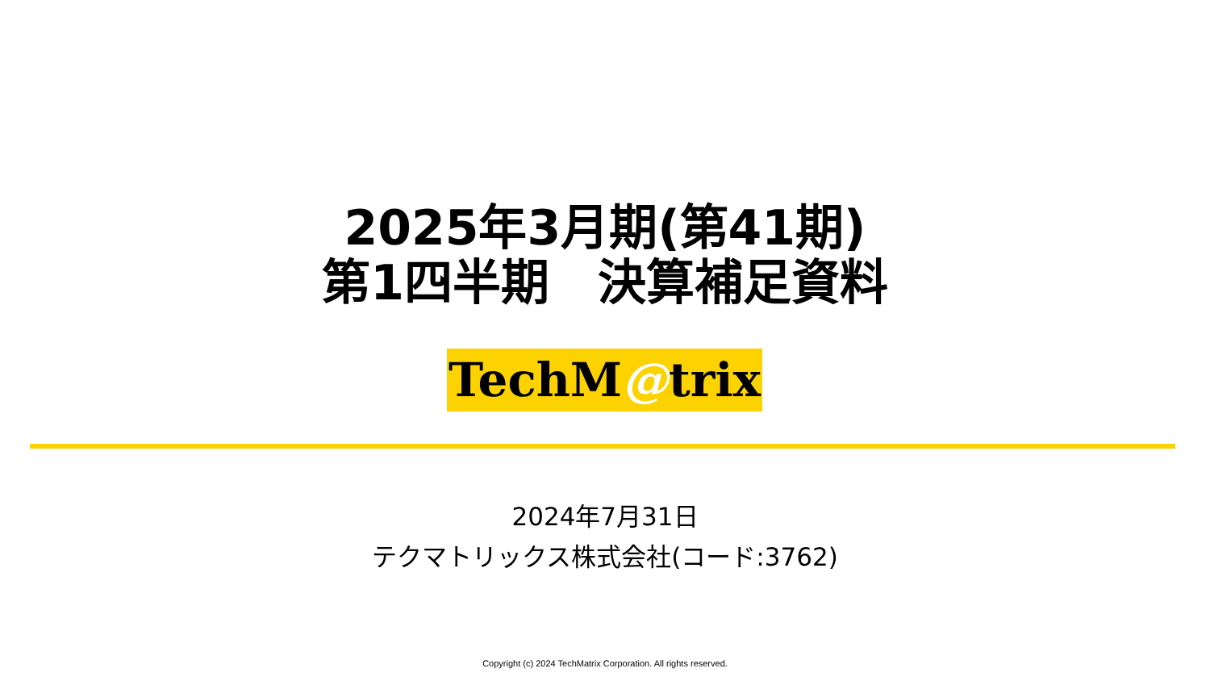2025年3月期(第41期)
第1四半期　決算補足資料
TechM@trix
2024年7月31日
テクマトリックス株式会社(コード:3762)
Copyright (c) 2024 TechMatrix Corporation. All rights reserved.